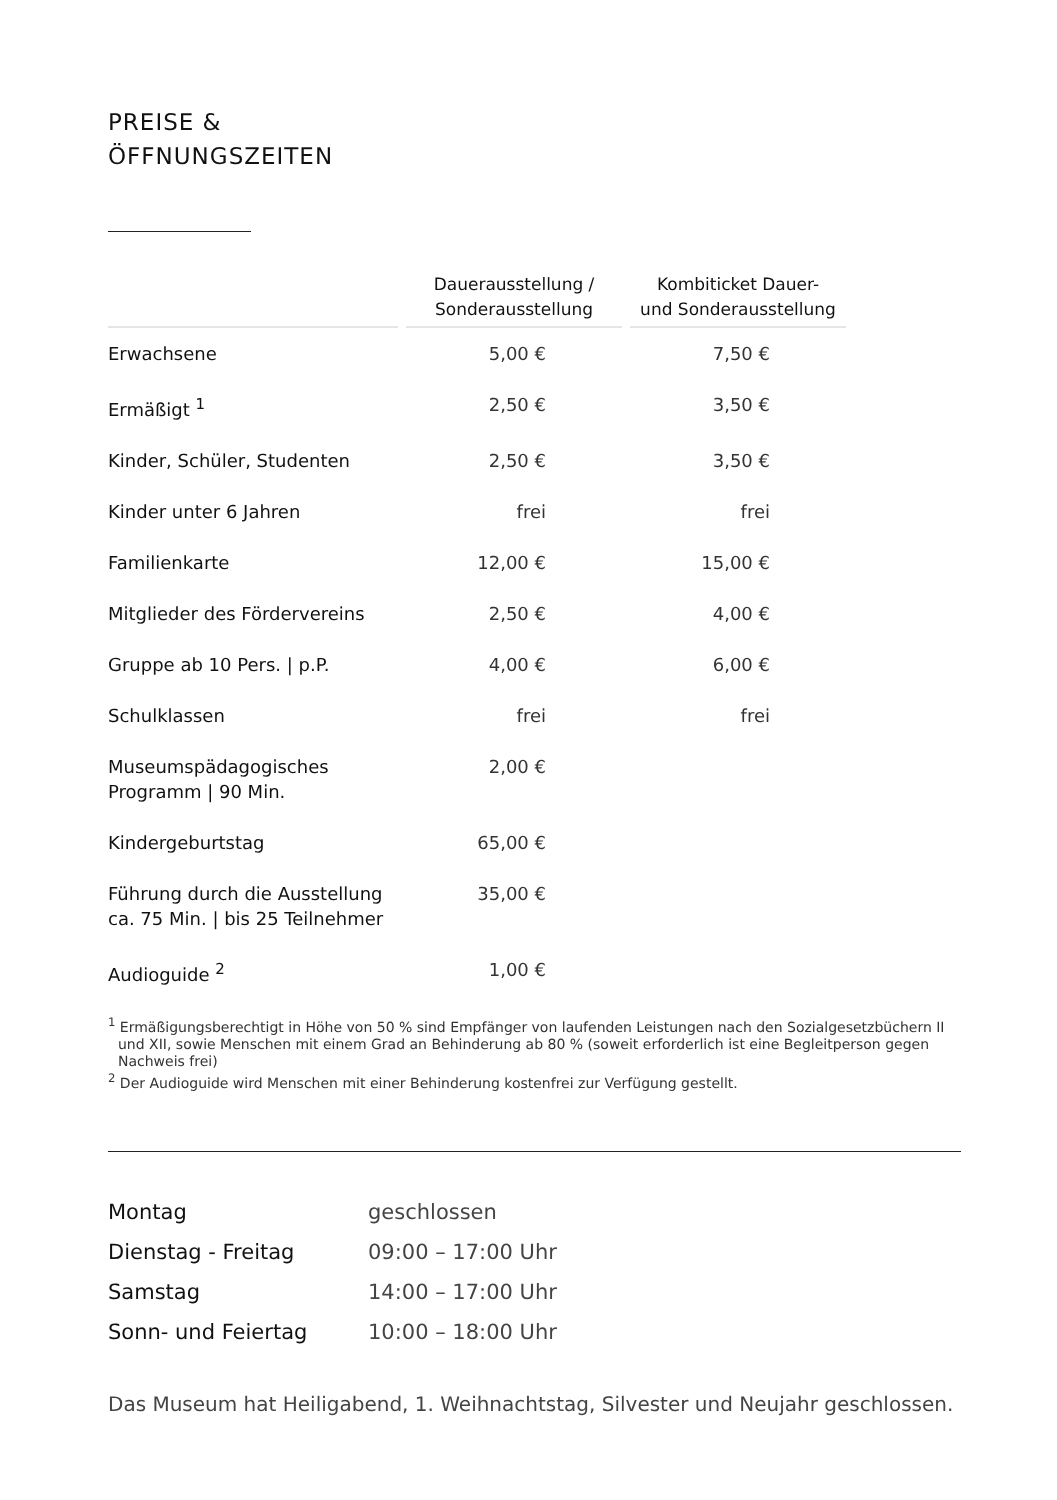PREISE &
ÖFFNUNGSZEITEN
| | Dauerausstellung / Sonderausstellung | Kombiticket Dauer- und Sonderausstellung |
| --- | --- | --- |
| Erwachsene | 5,00 € | 7,50 € |
| Ermäßigt <sup>1</sup> | 2,50 € | 3,50 € |
| Kinder, Schüler, Studenten | 2,50 € | 3,50 € |
| Kinder unter 6 Jahren | frei | frei |
| Familienkarte | 12,00 € | 15,00 € |
| Mitglieder des Fördervereins | 2,50 € | 4,00 € |
| Gruppe ab 10 Pers. / p.P. | 4,00 € | 6,00 € |
| Schulklassen | frei | frei |
| Museumspädagogisches Programm / 90 Min. | 2,00 € | |
| Kindergeburtstag | 65,00 € | |
| Führung durch die Ausstellung ca. 75 Min. / bis 25 Teilnehmer | 35,00 € | |
| Audioguide <sup>2</sup> | 1,00 € | |
<sup>1</sup> Ermäßigungsberechtigt in Höhe von 50 % sind Empfänger von laufenden Leistungen nach den Sozial­gesetzbüchern II und XII, sowie Menschen mit einem Grad an Behinderung ab 80 % (soweit erforderlich ist eine Begleitperson gegen Nachweis frei)
<sup>2</sup> Der Audioguide wird Menschen mit einer Behinderung kostenfrei zur Verfügung gestellt.
| Montag | geschlossen |
| Dienstag - Freitag | 09:00 – 17:00 Uhr |
| Samstag | 14:00 – 17:00 Uhr |
| Sonn- und Feiertag | 10:00 – 18:00 Uhr |
Das Museum hat Heiligabend, 1. Weihnachtstag, Silvester und Neujahr geschlossen.